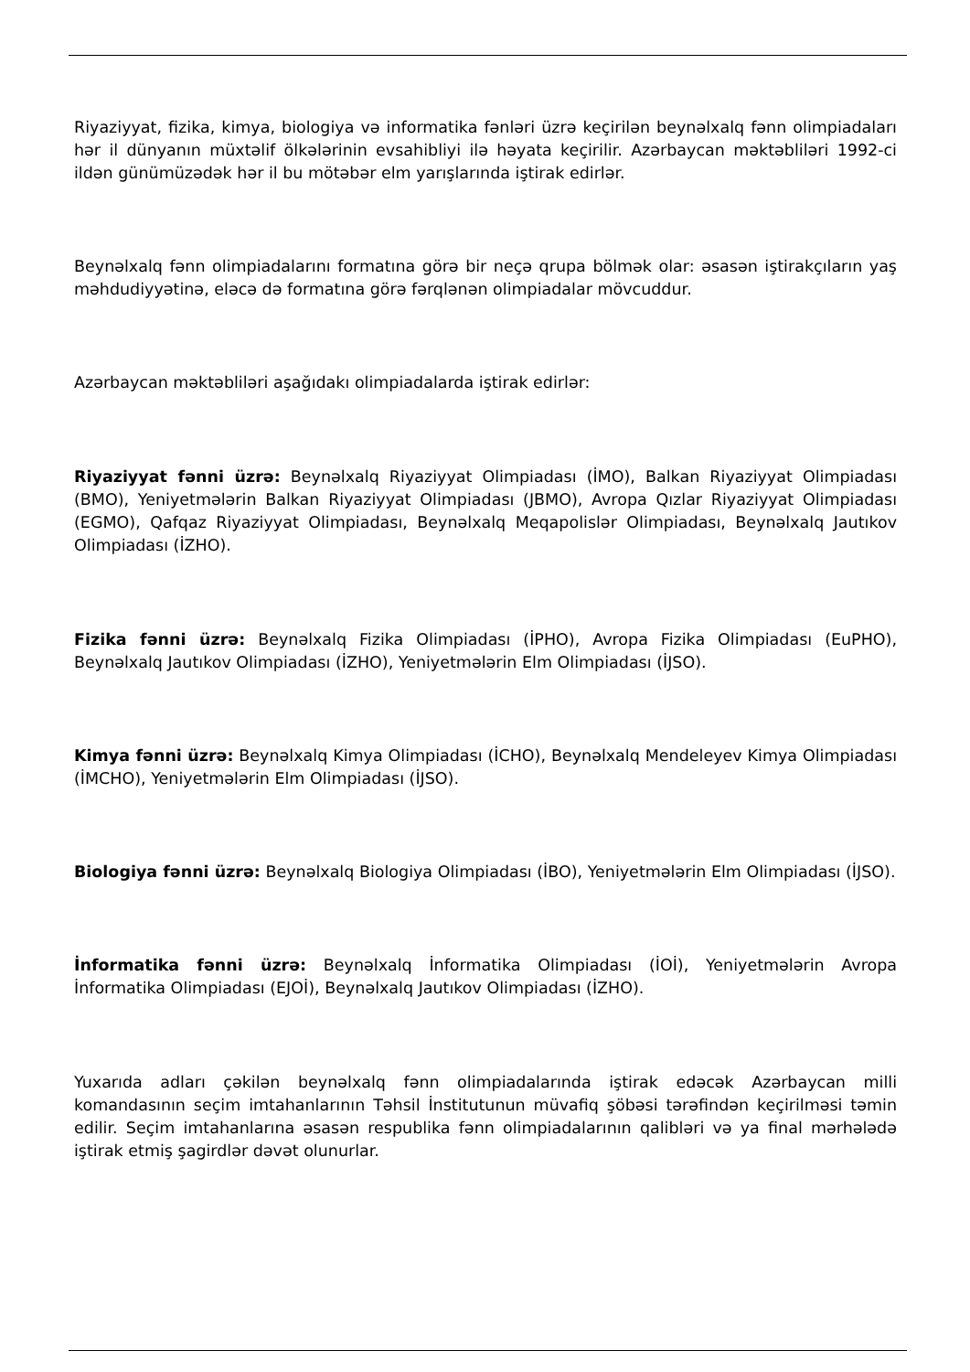Riyaziyyat, fizika, kimya, biologiya və informatika fənləri üzrə keçirilən beynəlxalq fənn olimpiadaları hər il dünyanın müxtəlif ölkələrinin evsahibliyi ilə həyata keçirilir. Azərbaycan məktəbliləri 1992-ci ildən günümüzədək hər il bu mötəbər elm yarışlarında iştirak edirlər.
Beynəlxalq fənn olimpiadalarını formatına görə bir neçə qrupa bölmək olar: əsasən iştirakçıların yaş məhdudiyyətinə, eləcə də formatına görə fərqlənən olimpiadalar mövcuddur.
Azərbaycan məktəbliləri aşağıdakı olimpiadalarda iştirak edirlər:
Riyaziyyat fənni üzrə: Beynəlxalq Riyaziyyat Olimpiadası (İMO), Balkan Riyaziyyat Olimpiadası (BMO), Yeniyetmələrin Balkan Riyaziyyat Olimpiadası (JBMO), Avropa Qızlar Riyaziyyat Olimpiadası (EGMO), Qafqaz Riyaziyyat Olimpiadası, Beynəlxalq Meqapolislər Olimpiadası, Beynəlxalq Jautıkov Olimpiadası (İZHO).
Fizika fənni üzrə: Beynəlxalq Fizika Olimpiadası (İPHO), Avropa Fizika Olimpiadası (EuPHO), Beynəlxalq Jautıkov Olimpiadası (İZHO), Yeniyetmələrin Elm Olimpiadası (İJSO).
Kimya fənni üzrə: Beynəlxalq Kimya Olimpiadası (İCHO), Beynəlxalq Mendeleyev Kimya Olimpiadası (İMCHO), Yeniyetmələrin Elm Olimpiadası (İJSO).
Biologiya fənni üzrə: Beynəlxalq Biologiya Olimpiadası (İBO), Yeniyetmələrin Elm Olimpiadası (İJSO).
İnformatika fənni üzrə: Beynəlxalq İnformatika Olimpiadası (İOİ), Yeniyetmələrin Avropa İnformatika Olimpiadası (EJOİ), Beynəlxalq Jautıkov Olimpiadası (İZHO).
Yuxarıda adları çəkilən beynəlxalq fənn olimpiadalarında iştirak edəcək Azərbaycan milli komandasının seçim imtahanlarının Təhsil İnstitutunun müvafiq şöbəsi tərəfindən keçirilməsi təmin edilir. Seçim imtahanlarına əsasən respublika fənn olimpiadalarının qalibləri və ya final mərhələdə iştirak etmiş şagirdlər dəvət olunurlar.